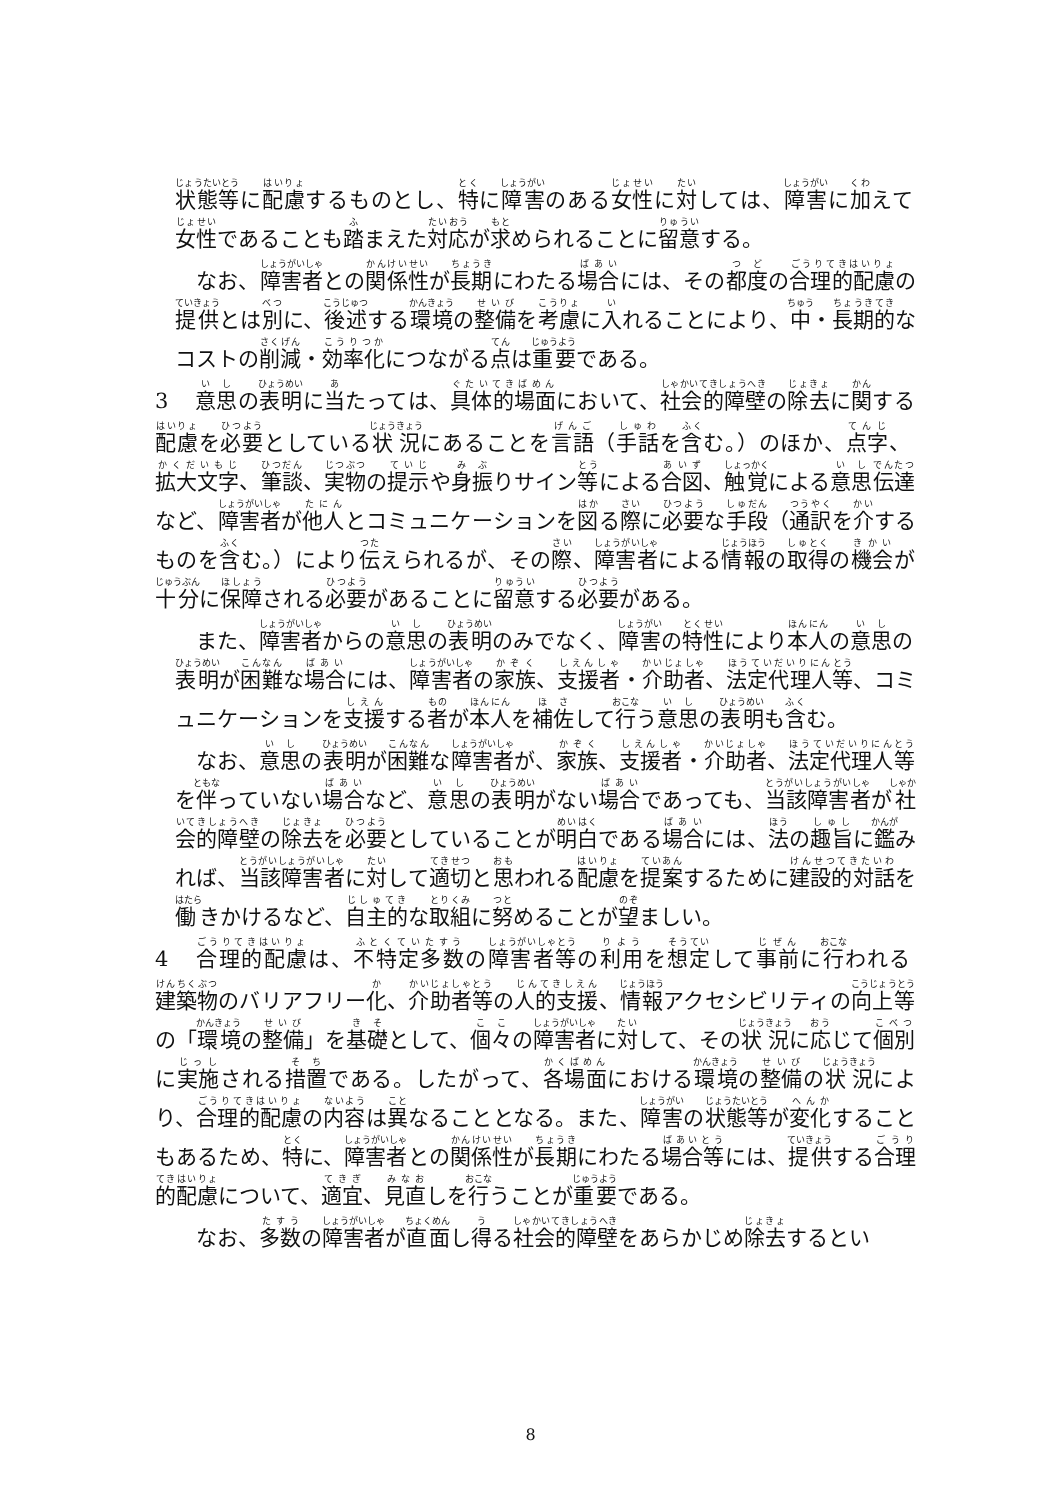状態等に配慮するものとし、特に障害のある女性に対しては、障害に加えて女性であることも踏まえた対応が求められることに留意する。
なお、障害者との関係性が長期にわたる場合には、その都度の合理的配慮の提供とは別に、後述する環境の整備を考慮に入れることにより、中・長期的なコストの削減・効率化につながる点は重要である。
3 意思の表明に当たっては、具体的場面において、社会的障壁の除去に関する配慮を必要としている状況にあることを言語（手話を含む。）のほか、点字、拡大文字、筆談、実物の提示や身振りサイン等による合図、触覚による意思伝達など、障害者が他人とコミュニケーションを図る際に必要な手段（通訳を介するものを含む。）により伝えられるが、その際、障害者による情報の取得の機会が十分に保障される必要があることに留意する必要がある。
また、障害者からの意思の表明のみでなく、障害の特性により本人の意思の表明が困難な場合には、障害者の家族、支援者・介助者、法定代理人等、コミュニケーションを支援する者が本人を補佐して行う意思の表明も含む。
なお、意思の表明が困難な障害者が、家族、支援者・介助者、法定代理人等を伴っていない場合など、意思の表明がない場合であっても、当該障害者が社会的障壁の除去を必要としていることが明白である場合には、法の趣旨に鑑みれば、当該障害者に対して適切と思われる配慮を提案するために建設的対話を働きかけるなど、自主的な取組に努めることが望ましい。
4 合理的配慮は、不特定多数の障害者等の利用を想定して事前に行われる建築物のバリアフリー化、介助者等の人的支援、情報アクセシビリティの向上等の「環境の整備」を基礎として、個々の障害者に対して、その状況に応じて個別に実施される措置である。したがって、各場面における環境の整備の状況により、合理的配慮の内容は異なることとなる。また、障害の状態等が変化することもあるため、特に、障害者との関係性が長期にわたる場合等には、提供する合理的配慮について、適宜、見直しを行うことが重要である。
なお、多数の障害者が直面し得る社会的障壁をあらかじめ除去するとい
8